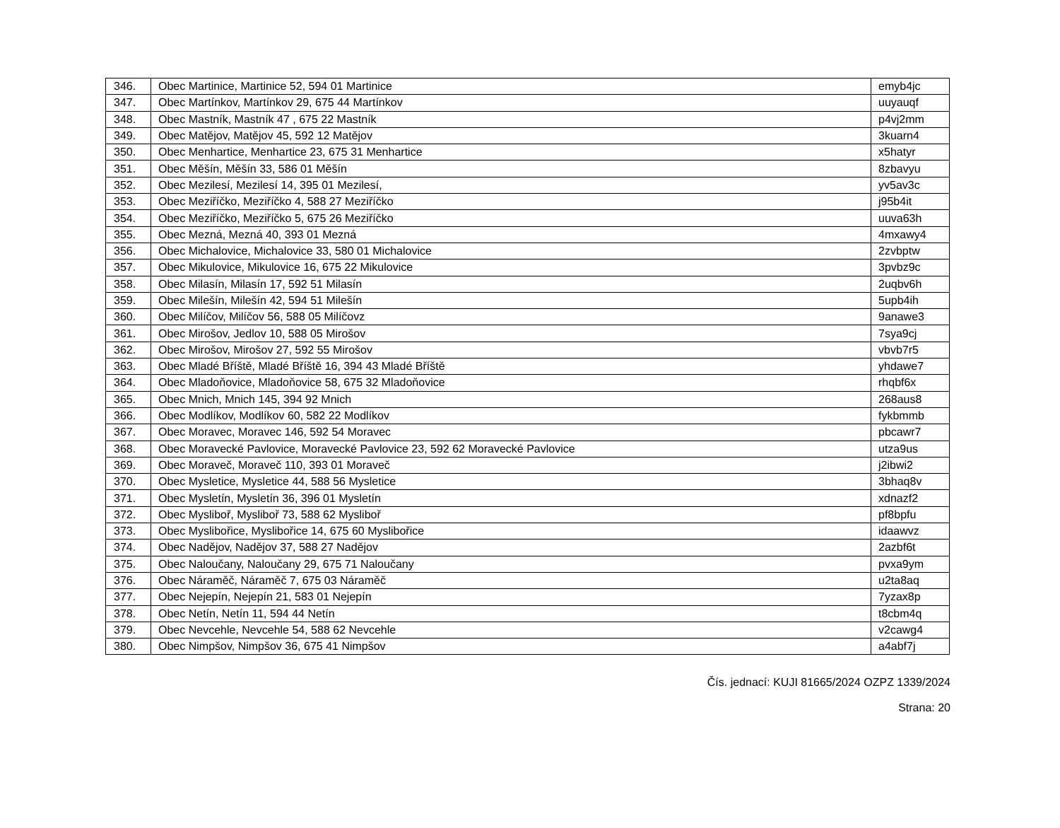| 346. | Obec Martinice, Martinice 52, 594 01 Martinice | emyb4jc |
| 347. | Obec Martínkov, Martínkov 29, 675 44 Martínkov | uuyauqf |
| 348. | Obec Mastník, Mastník 47 , 675 22 Mastník | p4vj2mm |
| 349. | Obec Matějov, Matějov 45, 592 12 Matějov | 3kuarn4 |
| 350. | Obec Menhartice, Menhartice 23, 675 31 Menhartice | x5hatyr |
| 351. | Obec Měšín, Měšín 33, 586 01 Měšín | 8zbavyu |
| 352. | Obec Mezilesí, Mezilesí 14, 395 01 Mezilesí, | yv5av3c |
| 353. | Obec Meziříčko, Meziříčko 4, 588 27 Meziříčko | j95b4it |
| 354. | Obec Meziříčko, Meziříčko 5, 675 26 Meziříčko | uuva63h |
| 355. | Obec Mezná, Mezná 40, 393 01 Mezná | 4mxawy4 |
| 356. | Obec Michalovice, Michalovice 33, 580 01 Michalovice | 2zvbptw |
| 357. | Obec Mikulovice, Mikulovice 16, 675 22 Mikulovice | 3pvbz9c |
| 358. | Obec Milasín, Milasín 17, 592 51 Milasín | 2uqbv6h |
| 359. | Obec Milešín, Milešín 42, 594 51 Milešín | 5upb4ih |
| 360. | Obec Milíčov, Milíčov 56, 588 05 Milíčovz | 9anawe3 |
| 361. | Obec Mirošov, Jedlov 10, 588 05 Mirošov | 7sya9cj |
| 362. | Obec Mirošov, Mirošov 27, 592 55 Mirošov | vbvb7r5 |
| 363. | Obec Mladé Bříště, Mladé Bříště 16, 394 43 Mladé Bříště | yhdawe7 |
| 364. | Obec Mladoňovice, Mladoňovice 58, 675 32 Mladoňovice | rhqbf6x |
| 365. | Obec Mnich, Mnich 145, 394 92 Mnich | 268aus8 |
| 366. | Obec Modlíkov, Modlíkov 60, 582 22 Modlíkov | fykbmmb |
| 367. | Obec Moravec, Moravec 146, 592 54 Moravec | pbcawr7 |
| 368. | Obec Moravecké Pavlovice, Moravecké Pavlovice 23, 592 62 Moravecké Pavlovice | utza9us |
| 369. | Obec Moraveč, Moraveč 110, 393 01 Moraveč | j2ibwi2 |
| 370. | Obec Mysletice, Mysletice 44, 588 56 Mysletice | 3bhaq8v |
| 371. | Obec Mysletín, Mysletín 36, 396 01 Mysletín | xdnazf2 |
| 372. | Obec Mysliboř, Mysliboř 73, 588 62 Mysliboř | pf8bpfu |
| 373. | Obec Myslibořice, Myslibořice 14, 675 60 Myslibořice | idaawvz |
| 374. | Obec Nadějov, Nadějov 37, 588 27 Nadějov | 2azbf6t |
| 375. | Obec Naloučany, Naloučany 29, 675 71 Naloučany | pvxa9ym |
| 376. | Obec Náraměč, Náraměč 7, 675 03 Náraměč | u2ta8aq |
| 377. | Obec Nejepín, Nejepín 21, 583 01 Nejepín | 7yzax8p |
| 378. | Obec Netín, Netín 11, 594 44 Netín | t8cbm4q |
| 379. | Obec Nevcehle, Nevcehle 54, 588 62 Nevcehle | v2cawg4 |
| 380. | Obec Nimpšov, Nimpšov 36, 675 41 Nimpšov | a4abf7j |
Čís. jednací: KUJI 81665/2024 OZPZ 1339/2024
Strana: 20